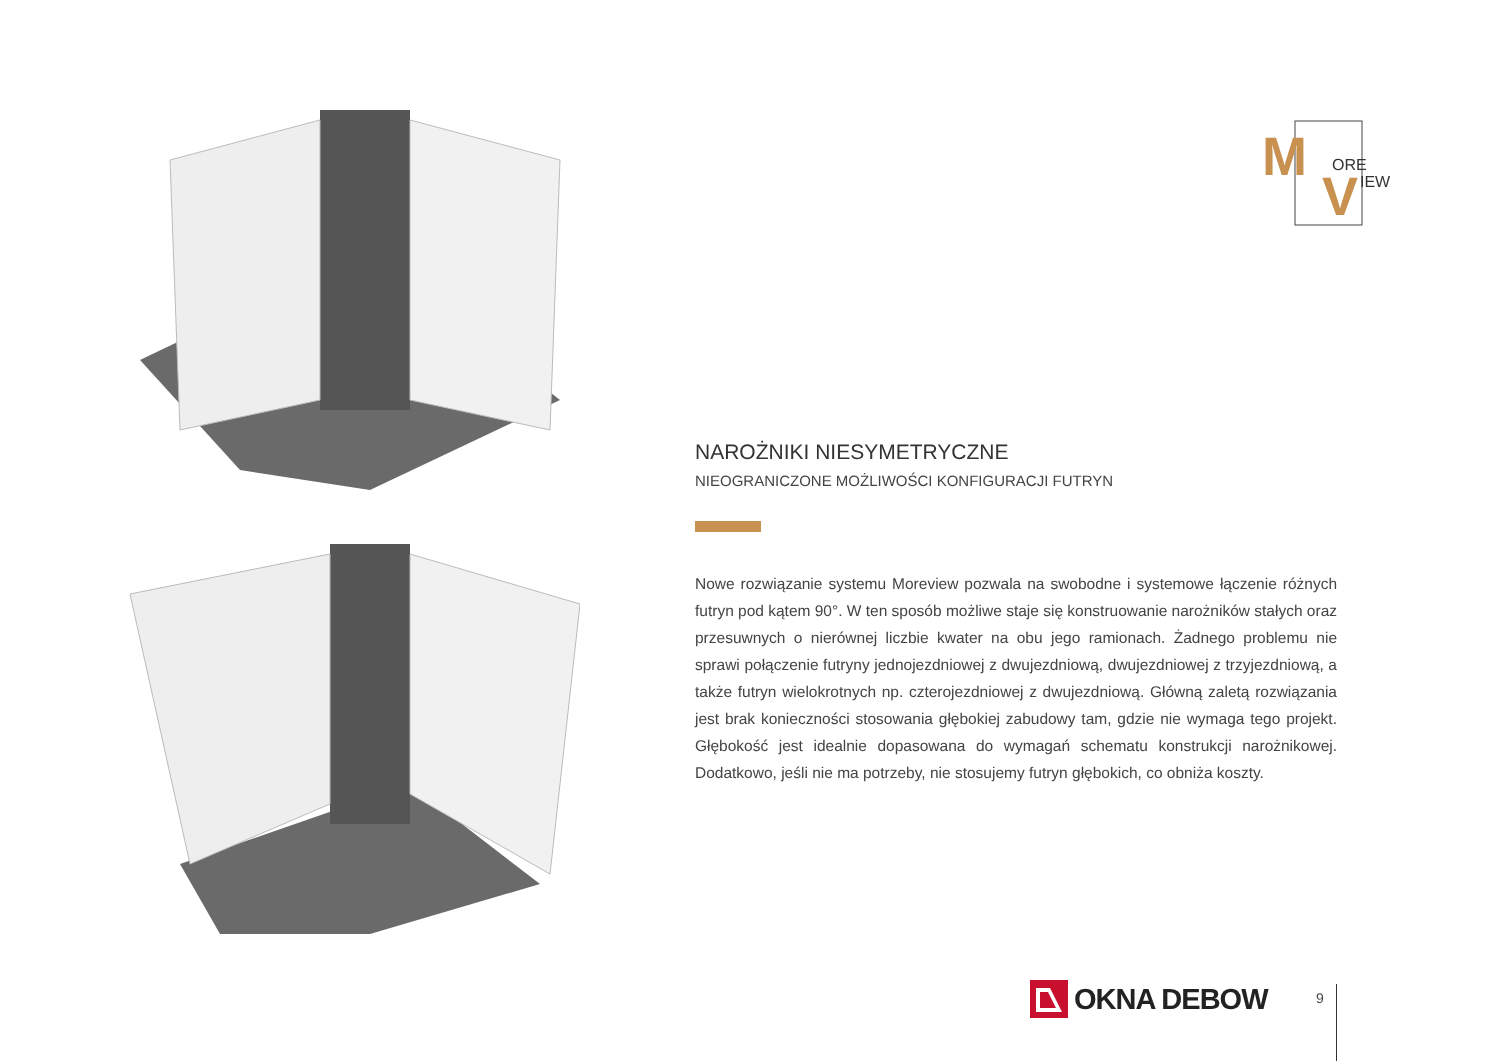M
ORE
V
IEW
NAROŻNIKI NIESYMETRYCZNE
NIEOGRANICZONE MOŻLIWOŚCI KONFIGURACJI FUTRYN
Nowe rozwiązanie systemu Moreview pozwala na swobodne i systemowe łączenie różnych futryn pod kątem 90°. W ten sposób możliwe staje się konstruowanie narożników stałych oraz przesuwnych o nierównej liczbie kwater na obu jego ramionach. Żadnego problemu nie sprawi połączenie futryny jednojezdniowej z dwujezdniową, dwujezdniowej z trzyjezdniową, a także futryn wielokrotnych np. czterojezdniowej z dwujezdniową. Główną zaletą rozwiązania jest brak konieczności stosowania głębokiej zabudowy tam, gdzie nie wymaga tego projekt. Głębokość jest idealnie dopasowana do wymagań schematu konstrukcji narożnikowej. Dodatkowo, jeśli nie ma potrzeby, nie stosujemy futryn głębokich, co obniża koszty.
OKNA DEBOW 9